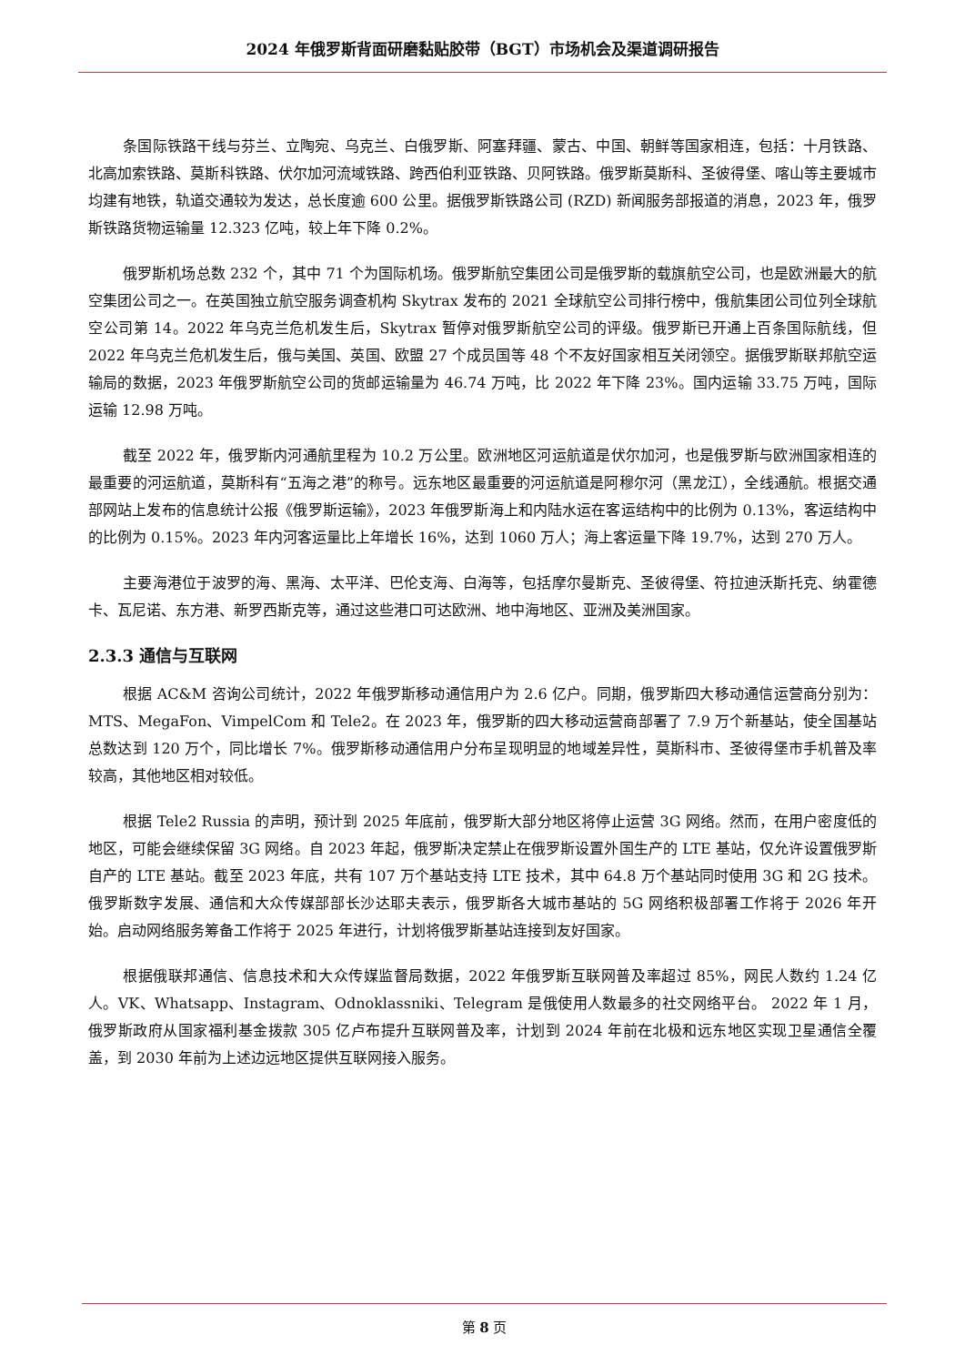2024 年俄罗斯背面研磨黏贴胶带（BGT）市场机会及渠道调研报告
条国际铁路干线与芬兰、立陶宛、乌克兰、白俄罗斯、阿塞拜疆、蒙古、中国、朝鲜等国家相连，包括：十月铁路、北高加索铁路、莫斯科铁路、伏尔加河流域铁路、跨西伯利亚铁路、贝阿铁路。俄罗斯莫斯科、圣彼得堡、喀山等主要城市均建有地铁，轨道交通较为发达，总长度逾 600 公里。据俄罗斯铁路公司 (RZD) 新闻服务部报道的消息，2023 年，俄罗斯铁路货物运输量 12.323 亿吨，较上年下降 0.2%。
俄罗斯机场总数 232 个，其中 71 个为国际机场。俄罗斯航空集团公司是俄罗斯的载旗航空公司，也是欧洲最大的航空集团公司之一。在英国独立航空服务调查机构 Skytrax 发布的 2021 全球航空公司排行榜中，俄航集团公司位列全球航空公司第 14。2022 年乌克兰危机发生后，Skytrax 暂停对俄罗斯航空公司的评级。俄罗斯已开通上百条国际航线，但 2022 年乌克兰危机发生后，俄与美国、英国、欧盟 27 个成员国等 48 个不友好国家相互关闭领空。据俄罗斯联邦航空运输局的数据，2023 年俄罗斯航空公司的货邮运输量为 46.74 万吨，比 2022 年下降 23%。国内运输 33.75 万吨，国际运输 12.98 万吨。
截至 2022 年，俄罗斯内河通航里程为 10.2 万公里。欧洲地区河运航道是伏尔加河，也是俄罗斯与欧洲国家相连的最重要的河运航道，莫斯科有“五海之港”的称号。远东地区最重要的河运航道是阿穆尔河（黑龙江），全线通航。根据交通部网站上发布的信息统计公报《俄罗斯运输》，2023 年俄罗斯海上和内陆水运在客运结构中的比例为 0.13%，客运结构中的比例为 0.15%。2023 年内河客运量比上年增长 16%，达到 1060 万人；海上客运量下降 19.7%，达到 270 万人。
主要海港位于波罗的海、黑海、太平洋、巴伦支海、白海等，包括摩尔曼斯克、圣彼得堡、符拉迪沃斯托克、纳霍德卡、瓦尼诺、东方港、新罗西斯克等，通过这些港口可达欧洲、地中海地区、亚洲及美洲国家。
2.3.3 通信与互联网
根据 AC&M 咨询公司统计，2022 年俄罗斯移动通信用户为 2.6 亿户。同期，俄罗斯四大移动通信运营商分别为：MTS、MegaFon、VimpelCom 和 Tele2。在 2023 年，俄罗斯的四大移动运营商部署了 7.9 万个新基站，使全国基站总数达到 120 万个，同比增长 7%。俄罗斯移动通信用户分布呈现明显的地域差异性，莫斯科市、圣彼得堡市手机普及率较高，其他地区相对较低。
根据 Tele2 Russia 的声明，预计到 2025 年底前，俄罗斯大部分地区将停止运营 3G 网络。然而，在用户密度低的地区，可能会继续保留 3G 网络。自 2023 年起，俄罗斯决定禁止在俄罗斯设置外国生产的 LTE 基站，仅允许设置俄罗斯自产的 LTE 基站。截至 2023 年底，共有 107 万个基站支持 LTE 技术，其中 64.8 万个基站同时使用 3G 和 2G 技术。俄罗斯数字发展、通信和大众传媒部部长沙达耶夫表示，俄罗斯各大城市基站的 5G 网络积极部署工作将于 2026 年开始。启动网络服务筹备工作将于 2025 年进行，计划将俄罗斯基站连接到友好国家。
根据俄联邦通信、信息技术和大众传媒监督局数据，2022 年俄罗斯互联网普及率超过 85%，网民人数约 1.24 亿人。VK、Whatsapp、Instagram、Odnoklassniki、Telegram 是俄使用人数最多的社交网络平台。 2022 年 1 月，俄罗斯政府从国家福利基金拨款 305 亿卢布提升互联网普及率，计划到 2024 年前在北极和远东地区实现卫星通信全覆盖，到 2030 年前为上述边远地区提供互联网接入服务。
第 8 页